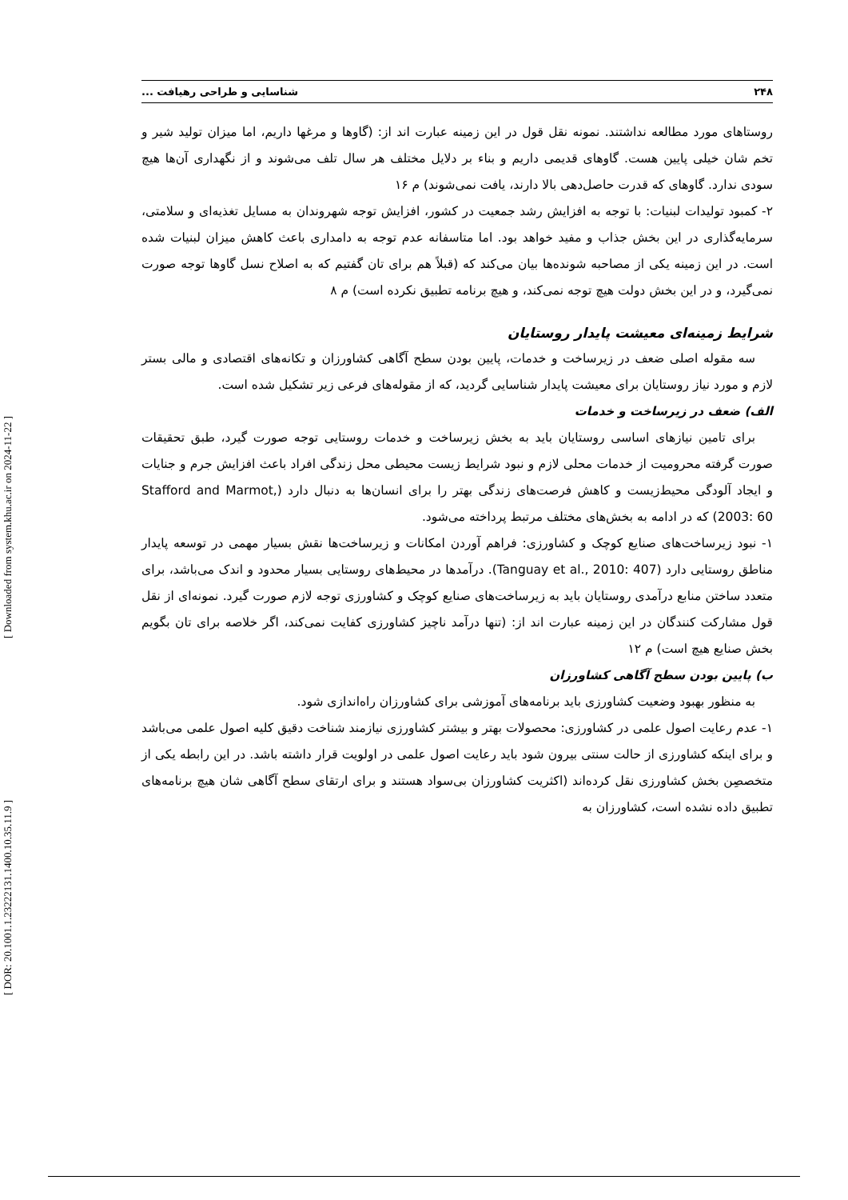[ Downloaded from system.khu.ac.ir on 2024-11-22 ]
[ DOR: 20.1001.1.23222131.1400.10.35.11.9 ]
۲۴۸ شناسایی و طراحی رهیافت ...
روستاهای مورد مطالعه نداشتند. نمونه نقل قول در این زمینه عبارت اند از: (گاوها و مرغها داریم، اما میزان تولید شیر و تخم شان خیلی پایین هست. گاوهای قدیمی داریم و بناء بر دلایل مختلف هر سال تلف می‌شوند و از نگهداری آن‌ها هیچ سودی ندارد. گاوهای که قدرت حاصل‌دهی بالا دارند، یافت نمی‌شوند) م ۱۶
۲- کمبود تولیدات لبنیات: با توجه به افزایش رشد جمعیت در کشور، افزایش توجه شهروندان به مسایل تغذیه‌ای و سلامتی، سرمایه‌گذاری در این بخش جذاب و مفید خواهد بود. اما متاسفانه عدم توجه به دامداری باعث کاهش میزان لبنیات شده است. در این زمینه یکی از مصاحبه شونده‌ها بیان می‌کند که (قبلاً هم برای تان گفتیم که به اصلاح نسل گاوها توجه صورت نمی‌گیرد، و در این بخش دولت هیچ توجه نمی‌کند، و هیچ برنامه تطبیق نکرده است) م ۸
شرایط زمینه‌ای معیشت پایدار روستایان
سه مقوله اصلی ضعف در زیرساخت و خدمات، پایین بودن سطح آگاهی کشاورزان و تکانه‌های اقتصادی و مالی بستر لازم و مورد نیاز روستایان برای معیشت پایدار شناسایی گردید، که از مقوله‌های فرعی زیر تشکیل شده است.
الف) ضعف در زیرساخت و خدمات
برای تامین نیازهای اساسی روستایان باید به بخش زیرساخت و خدمات روستایی توجه صورت گیرد، طبق تحقیقات صورت گرفته محرومیت از خدمات محلی لازم و نبود شرایط زیست محیطی محل زندگی افراد باعث افزایش جرم و جنایات و ایجاد آلودگی محیط‌زیست و کاهش فرصت‌های زندگی بهتر را برای انسان‌ها به دنبال دارد (Stafford and Marmot, 2003: 60) که در ادامه به بخش‌های مختلف مرتبط پرداخته می‌شود.
۱- نبود زیرساخت‌های صنایع کوچک و کشاورزی: فراهم آوردن امکانات و زیرساخت‌ها نقش بسیار مهمی در توسعه پایدار مناطق روستایی دارد (Tanguay et al., 2010: 407). درآمدها در محیط‌های روستایی بسیار محدود و اندک می‌باشد، برای متعدد ساختن منابع درآمدی روستایان باید به زیرساخت‌های صنایع کوچک و کشاورزی توجه لازم صورت گیرد. نمونه‌ای از نقل قول مشارکت کنندگان در این زمینه عبارت اند از: (تنها درآمد ناچیز کشاورزی کفایت نمی‌کند، اگر خلاصه برای تان بگویم بخش صنایع هیچ است) م ۱۲
ب) پایین بودن سطح آگاهی کشاورزان
به منظور بهبود وضعیت کشاورزی باید برنامه‌های آموزشی برای کشاورزان راه‌اندازی شود.
۱- عدم رعایت اصول علمی در کشاورزی: محصولات بهتر و بیشتر کشاورزی نیازمند شناخت دقیق کلیه اصول علمی می‌باشد و برای اینکه کشاورزی از حالت سنتی بیرون شود باید رعایت اصول علمی در اولویت قرار داشته باشد. در این رابطه یکی از متخصصِن بخش کشاورزی نقل کرده‌اند (اکثریت کشاورزان بی‌سواد هستند و برای ارتقای سطح آگاهی شان هیچ برنامه‌های تطبیق داده نشده است، کشاورزان به